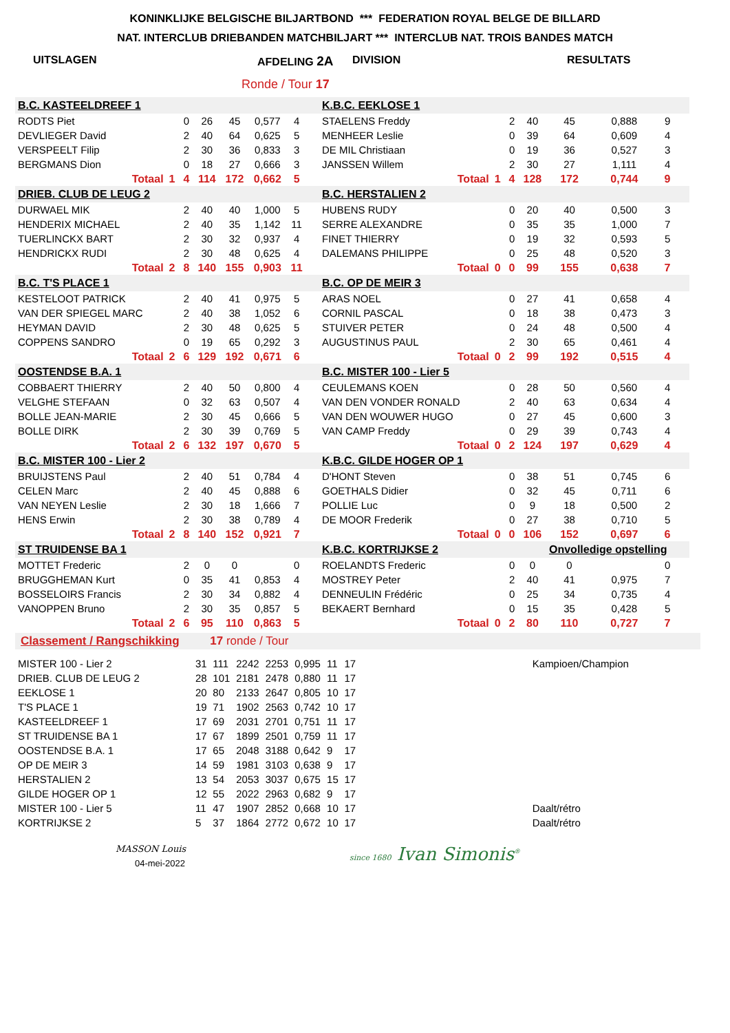KONINKLIJKE BELGISCHE BILJARTBOND *** FEDERATION ROYAL BELGE DE BILLARD
NAT. INTERCLUB DRIEBANDEN MATCHBILJART *** INTERCLUB NAT. TROIS BANDES MATCH
UITSLAGEN AFDELING 2A DIVISION RESULTATS
Ronde / Tour 17
| B.C. KASTEELDREEF 1 | | | | | | | | | K.B.C. EEKLOSE 1 | | | | | | | | |
| RODTS Piet | | 0 | 26 | 45 | 0,577 | 4 | | | STAELENS Freddy | | | 2 | 40 | 45 | 0,888 | 9 | |
| DEVLIEGER David | | 2 | 40 | 64 | 0,625 | 5 | | | MENHEER Leslie | | | 0 | 39 | 64 | 0,609 | 4 | |
| VERSPEELT Filip | | 2 | 30 | 36 | 0,833 | 3 | | | DE MIL Christiaan | | | 0 | 19 | 36 | 0,527 | 3 | |
| BERGMANS Dion | | 0 | 18 | 27 | 0,666 | 3 | | | JANSSEN Willem | | | 2 | 30 | 27 | 1,111 | 4 | |
| Totaal | 1 | 4 | 114 | 172 | 0,662 | 5 | | | Totaal | | 1 | 4 | 128 | 172 | 0,744 | 9 | |
| DRIEB. CLUB DE LEUG 2 | | | | | | | | | B.C. HERSTALIEN 2 | | | | | | | | |
| DURWAEL MIK | | 2 | 40 | 40 | 1,000 | 5 | | | HUBENS RUDY | | | 0 | 20 | 40 | 0,500 | 3 | |
| HENDERIX MICHAEL | | 2 | 40 | 35 | 1,142 | 11 | | | SERRE ALEXANDRE | | | 0 | 35 | 35 | 1,000 | 7 | |
| TUERLINCKX BART | | 2 | 30 | 32 | 0,937 | 4 | | | FINET THIERRY | | | 0 | 19 | 32 | 0,593 | 5 | |
| HENDRICKX RUDI | | 2 | 30 | 48 | 0,625 | 4 | | | DALEMANS PHILIPPE | | | 0 | 25 | 48 | 0,520 | 3 | |
| Totaal | 2 | 8 | 140 | 155 | 0,903 | 11 | | | Totaal | | 0 | 0 | 99 | 155 | 0,638 | 7 | |
| B.C. T'S PLACE 1 | | | | | | | | | B.C. OP DE MEIR 3 | | | | | | | | |
| KESTELOOT PATRICK | | 2 | 40 | 41 | 0,975 | 5 | | | ARAS NOEL | | | 0 | 27 | 41 | 0,658 | 4 | |
| VAN DER SPIEGEL MARC | | 2 | 40 | 38 | 1,052 | 6 | | | CORNIL PASCAL | | | 0 | 18 | 38 | 0,473 | 3 | |
| HEYMAN DAVID | | 2 | 30 | 48 | 0,625 | 5 | | | STUIVER PETER | | | 0 | 24 | 48 | 0,500 | 4 | |
| COPPENS SANDRO | | 0 | 19 | 65 | 0,292 | 3 | | | AUGUSTINUS PAUL | | | 2 | 30 | 65 | 0,461 | 4 | |
| Totaal | 2 | 6 | 129 | 192 | 0,671 | 6 | | | Totaal | | 0 | 2 | 99 | 192 | 0,515 | 4 | |
| OOSTENDSE B.A. 1 | | | | | | | | | B.C. MISTER 100 - Lier 5 | | | | | | | | |
| COBBAERT THIERRY | | 2 | 40 | 50 | 0,800 | 4 | | | CEULEMANS KOEN | | | 0 | 28 | 50 | 0,560 | 4 | |
| VELGHE STEFAAN | | 0 | 32 | 63 | 0,507 | 4 | | | VAN DEN VONDER RONALD | | | 2 | 40 | 63 | 0,634 | 4 | |
| BOLLE JEAN-MARIE | | 2 | 30 | 45 | 0,666 | 5 | | | VAN DEN WOUWER HUGO | | | 0 | 27 | 45 | 0,600 | 3 | |
| BOLLE DIRK | | 2 | 30 | 39 | 0,769 | 5 | | | VAN CAMP Freddy | | | 0 | 29 | 39 | 0,743 | 4 | |
| Totaal | 2 | 6 | 132 | 197 | 0,670 | 5 | | | Totaal | | 0 | 2 | 124 | 197 | 0,629 | 4 | |
| B.C. MISTER 100 - Lier 2 | | | | | | | | | K.B.C. GILDE HOGER OP 1 | | | | | | | | |
| BRUIJSTENS Paul | | 2 | 40 | 51 | 0,784 | 4 | | | D'HONT Steven | | | 0 | 38 | 51 | 0,745 | 6 | |
| CELEN Marc | | 2 | 40 | 45 | 0,888 | 6 | | | GOETHALS Didier | | | 0 | 32 | 45 | 0,711 | 6 | |
| VAN NEYEN Leslie | | 2 | 30 | 18 | 1,666 | 7 | | | POLLIE Luc | | | 0 | 9 | 18 | 0,500 | 2 | |
| HENS Erwin | | 2 | 30 | 38 | 0,789 | 4 | | | DE MOOR Frederik | | | 0 | 27 | 38 | 0,710 | 5 | |
| Totaal | 2 | 8 | 140 | 152 | 0,921 | 7 | | | Totaal | | 0 | 0 | 106 | 152 | 0,697 | 6 | |
| ST TRUIDENSE BA 1 | | | | | | | | | K.B.C. KORTRIJKSE 2 | | | | | Onvolledige opstelling | | | |
| MOTTET Frederic | | 2 | 0 | 0 | | 0 | | | ROELANDTS Frederic | | | 0 | 0 | 0 | | 0 | |
| BRUGGHEMAN Kurt | | 0 | 35 | 41 | 0,853 | 4 | | | MOSTREY Peter | | | 2 | 40 | 41 | 0,975 | 7 | |
| BOSSELOIRS Francis | | 2 | 30 | 34 | 0,882 | 4 | | | DENNEULIN Frédéric | | | 0 | 25 | 34 | 0,735 | 4 | |
| VANOPPEN Bruno | | 2 | 30 | 35 | 0,857 | 5 | | | BEKAERT Bernhard | | | 0 | 15 | 35 | 0,428 | 5 | |
| Totaal | 2 | 6 | 95 | 110 | 0,863 | 5 | | | Totaal | | 0 | 2 | 80 | 110 | 0,727 | 7 | |
Classement / Rangschikking 17 ronde / Tour
| MISTER 100 - Lier 2 | 31 | 111 | 2242 | 2253 | 0,995 | 11 | 17 | | Kampioen/Champion |
| DRIEB. CLUB DE LEUG 2 | 28 | 101 | 2181 | 2478 | 0,880 | 11 | 17 | | |
| EEKLOSE 1 | 20 | 80 | 2133 | 2647 | 0,805 | 10 | 17 | | |
| T'S PLACE 1 | 19 | 71 | 1902 | 2563 | 0,742 | 10 | 17 | | |
| KASTEELDREEF 1 | 17 | 69 | 2031 | 2701 | 0,751 | 11 | 17 | | |
| ST TRUIDENSE BA 1 | 17 | 67 | 1899 | 2501 | 0,759 | 11 | 17 | | |
| OOSTENDSE B.A. 1 | 17 | 65 | 2048 | 3188 | 0,642 | 9 | 17 | | |
| OP DE MEIR 3 | 14 | 59 | 1981 | 3103 | 0,638 | 9 | 17 | | |
| HERSTALIEN 2 | 13 | 54 | 2053 | 3037 | 0,675 | 15 | 17 | | |
| GILDE HOGER OP 1 | 12 | 55 | 2022 | 2963 | 0,682 | 9 | 17 | | |
| MISTER 100 - Lier 5 | 11 | 47 | 1907 | 2852 | 0,668 | 10 | 17 | | Daalt/rétro |
| KORTRIJKSE 2 | 5 | 37 | 1864 | 2772 | 0,672 | 10 | 17 | | Daalt/rétro |
MASSON Louis
04-mei-2022
since 1680 Ivan Simonis<sup>®</sup>